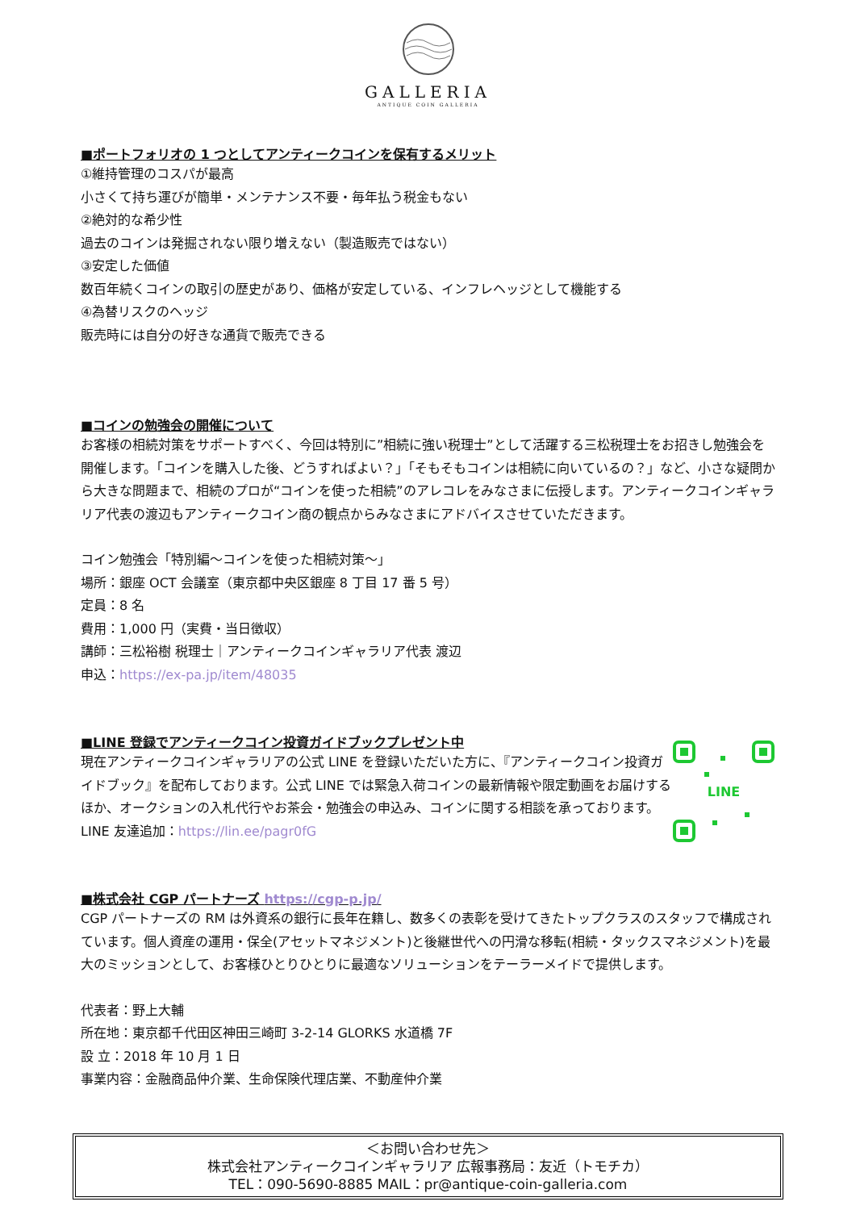GALLERIA
ANTIQUE COIN GALLERIA
■ポートフォリオの 1 つとしてアンティークコインを保有するメリット
①維持管理のコスパが最高
小さくて持ち運びが簡単・メンテナンス不要・毎年払う税金もない
②絶対的な希少性
過去のコインは発掘されない限り増えない（製造販売ではない）
③安定した価値
数百年続くコインの取引の歴史があり、価格が安定している、インフレヘッジとして機能する
④為替リスクのヘッジ
販売時には自分の好きな通貨で販売できる
■コインの勉強会の開催について
お客様の相続対策をサポートすべく、今回は特別に”相続に強い税理士”として活躍する三松税理士をお招きし勉強会を開催します。「コインを購入した後、どうすればよい？」「そもそもコインは相続に向いているの？」など、小さな疑問から大きな問題まで、相続のプロが“コインを使った相続”のアレコレをみなさまに伝授します。アンティークコインギャラリア代表の渡辺もアンティークコイン商の観点からみなさまにアドバイスさせていただきます。
コイン勉強会「特別編～コインを使った相続対策～」
場所：銀座 OCT 会議室（東京都中央区銀座 8 丁目 17 番 5 号）
定員：8 名
費用：1,000 円（実費・当日徴収）
講師：三松裕樹 税理士｜アンティークコインギャラリア代表 渡辺
申込：https://ex-pa.jp/item/48035
■LINE 登録でアンティークコイン投資ガイドブックプレゼント中
現在アンティークコインギャラリアの公式 LINE を登録いただいた方に、『アンティークコイン投資ガイドブック』を配布しております。公式 LINE では緊急入荷コインの最新情報や限定動画をお届けするほか、オークションの入札代行やお茶会・勉強会の申込み、コインに関する相談を承っております。
LINE 友達追加：https://lin.ee/pagr0fG
LINE
■株式会社 CGP パートナーズ https://cgp-p.jp/
CGP パートナーズの RM は外資系の銀行に長年在籍し、数多くの表彰を受けてきたトップクラスのスタッフで構成されています。個人資産の運用・保全(アセットマネジメント)と後継世代への円滑な移転(相続・タックスマネジメント)を最大のミッションとして、お客様ひとりひとりに最適なソリューションをテーラーメイドで提供します。
代表者：野上大輔
所在地：東京都千代田区神田三崎町 3-2-14 GLORKS 水道橋 7F
設 立：2018 年 10 月 1 日
事業内容：金融商品仲介業、生命保険代理店業、不動産仲介業
＜お問い合わせ先＞
株式会社アンティークコインギャラリア 広報事務局：友近（トモチカ）
TEL：090-5690-8885 MAIL：pr@antique-coin-galleria.com